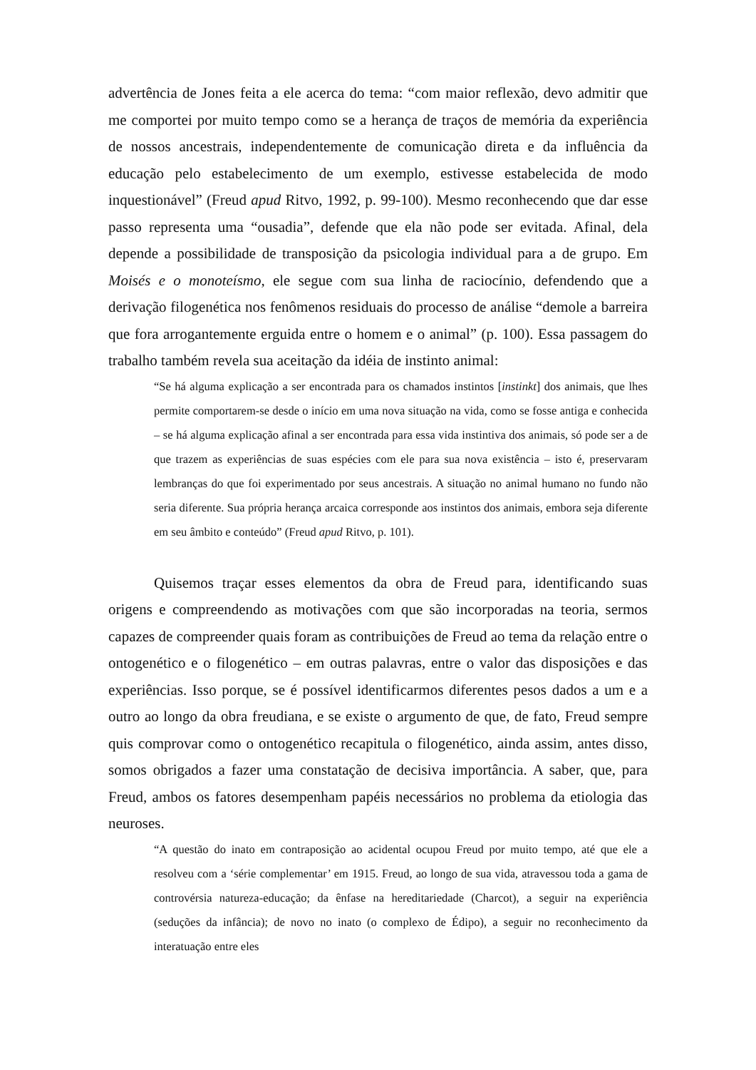advertência de Jones feita a ele acerca do tema: “com maior reflexão, devo admitir que me comportei por muito tempo como se a herança de traços de memória da experiência de nossos ancestrais, independentemente de comunicação direta e da influência da educação pelo estabelecimento de um exemplo, estivesse estabelecida de modo inquestionável” (Freud apud Ritvo, 1992, p. 99-100). Mesmo reconhecendo que dar esse passo representa uma “ousadia”, defende que ela não pode ser evitada. Afinal, dela depende a possibilidade de transposição da psicologia individual para a de grupo. Em Moisés e o monoteísmo, ele segue com sua linha de raciocínio, defendendo que a derivação filogenética nos fenômenos residuais do processo de análise “demole a barreira que fora arrogantemente erguida entre o homem e o animal” (p. 100). Essa passagem do trabalho também revela sua aceitação da idéia de instinto animal:
“Se há alguma explicação a ser encontrada para os chamados instintos [instinkt] dos animais, que lhes permite comportarem-se desde o início em uma nova situação na vida, como se fosse antiga e conhecida – se há alguma explicação afinal a ser encontrada para essa vida instintiva dos animais, só pode ser a de que trazem as experiências de suas espécies com ele para sua nova existência – isto é, preservaram lembranças do que foi experimentado por seus ancestrais. A situação no animal humano no fundo não seria diferente. Sua própria herança arcaica corresponde aos instintos dos animais, embora seja diferente em seu âmbito e conteúdo” (Freud apud Ritvo, p. 101).
Quisemos traçar esses elementos da obra de Freud para, identificando suas origens e compreendendo as motivações com que são incorporadas na teoria, sermos capazes de compreender quais foram as contribuições de Freud ao tema da relação entre o ontogenético e o filogenético – em outras palavras, entre o valor das disposições e das experiências. Isso porque, se é possível identificarmos diferentes pesos dados a um e a outro ao longo da obra freudiana, e se existe o argumento de que, de fato, Freud sempre quis comprovar como o ontogenético recapitula o filogenético, ainda assim, antes disso, somos obrigados a fazer uma constatação de decisiva importância. A saber, que, para Freud, ambos os fatores desempenham papéis necessários no problema da etiologia das neuroses.
“A questão do inato em contraposição ao acidental ocupou Freud por muito tempo, até que ele a resolveu com a ‘série complementar’ em 1915. Freud, ao longo de sua vida, atravessou toda a gama de controvérsia natureza-educação; da ênfase na hereditariedade (Charcot), a seguir na experiência (seduções da infância); de novo no inato (o complexo de Édipo), a seguir no reconhecimento da interatuação entre eles